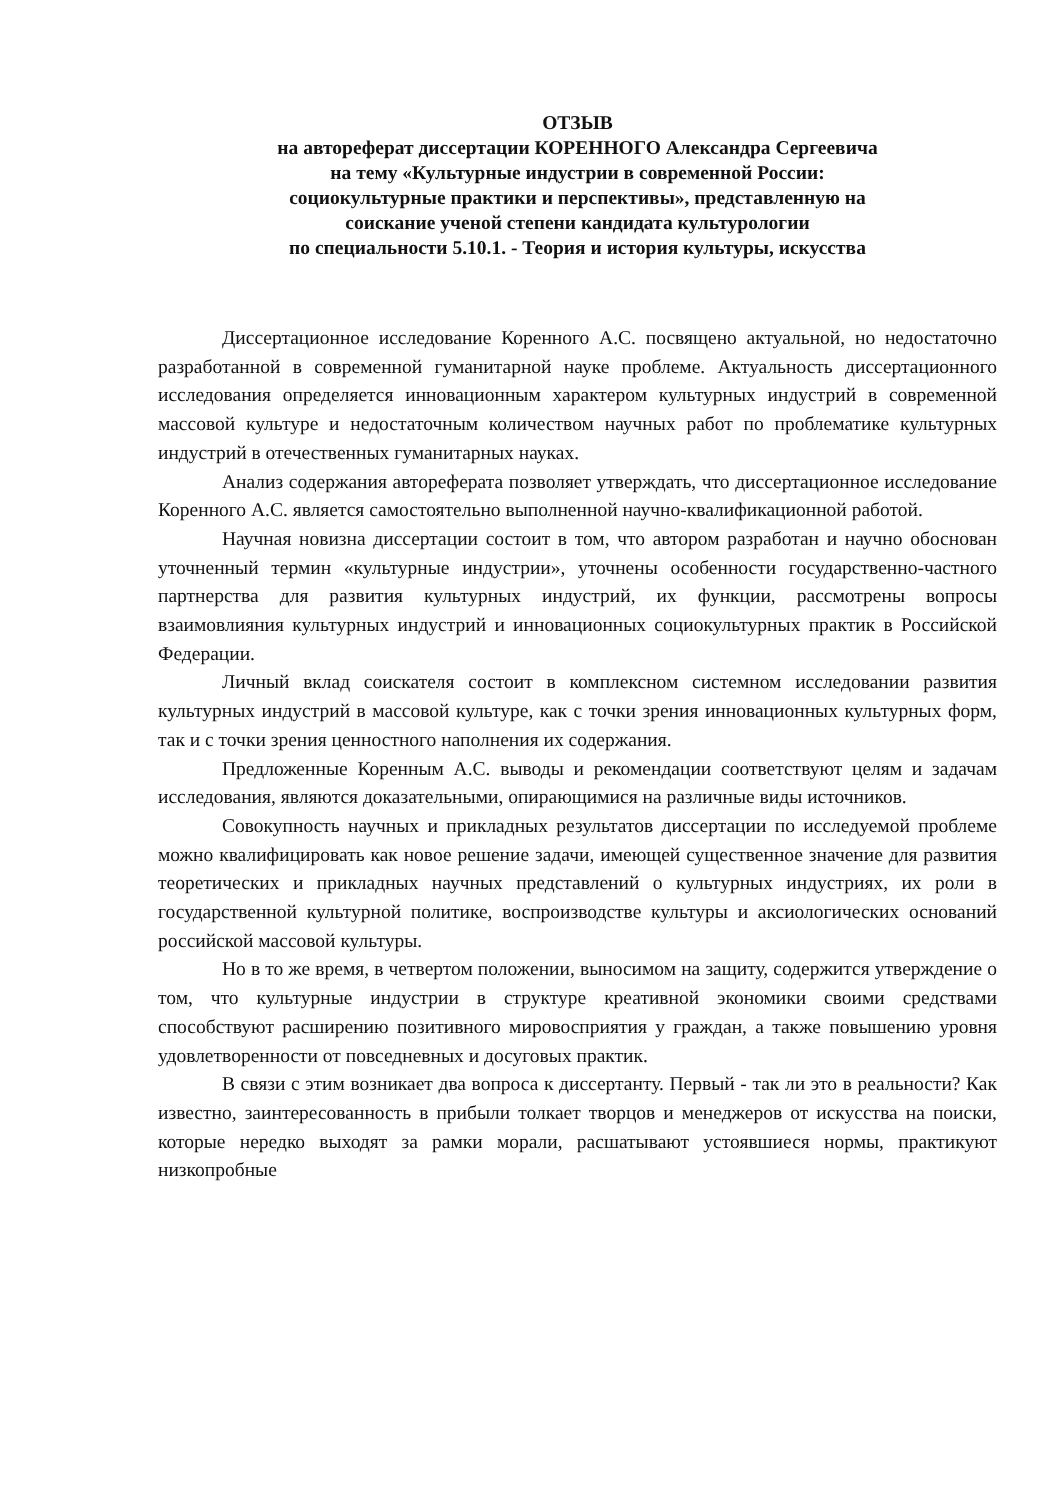ОТЗЫВ
на автореферат диссертации КОРЕННОГО Александра Сергеевича
на тему «Культурные индустрии в современной России:
социокультурные практики и перспективы», представленную на
соискание ученой степени кандидата культурологии
по специальности 5.10.1. - Теория и история культуры, искусства
Диссертационное исследование Коренного А.С. посвящено актуальной, но недостаточно разработанной в современной гуманитарной науке проблеме. Актуальность диссертационного исследования определяется инновационным характером культурных индустрий в современной массовой культуре и недостаточным количеством научных работ по проблематике культурных индустрий в отечественных гуманитарных науках.
Анализ содержания автореферата позволяет утверждать, что диссертационное исследование Коренного А.С. является самостоятельно выполненной научно-квалификационной работой.
Научная новизна диссертации состоит в том, что автором разработан и научно обоснован уточненный термин «культурные индустрии», уточнены особенности государственно-частного партнерства для развития культурных индустрий, их функции, рассмотрены вопросы взаимовлияния культурных индустрий и инновационных социокультурных практик в Российской Федерации.
Личный вклад соискателя состоит в комплексном системном исследовании развития культурных индустрий в массовой культуре, как с точки зрения инновационных культурных форм, так и с точки зрения ценностного наполнения их содержания.
Предложенные Коренным А.С. выводы и рекомендации соответствуют целям и задачам исследования, являются доказательными, опирающимися на различные виды источников.
Совокупность научных и прикладных результатов диссертации по исследуемой проблеме можно квалифицировать как новое решение задачи, имеющей существенное значение для развития теоретических и прикладных научных представлений о культурных индустриях, их роли в государственной культурной политике, воспроизводстве культуры и аксиологических оснований российской массовой культуры.
Но в то же время, в четвертом положении, выносимом на защиту, содержится утверждение о том, что культурные индустрии в структуре креативной экономики своими средствами способствуют расширению позитивного мировосприятия у граждан, а также повышению уровня удовлетворенности от повседневных и досуговых практик.
В связи с этим возникает два вопроса к диссертанту. Первый - так ли это в реальности? Как известно, заинтересованность в прибыли толкает творцов и менеджеров от искусства на поиски, которые нередко выходят за рамки морали, расшатывают устоявшиеся нормы, практикуют низкопробные